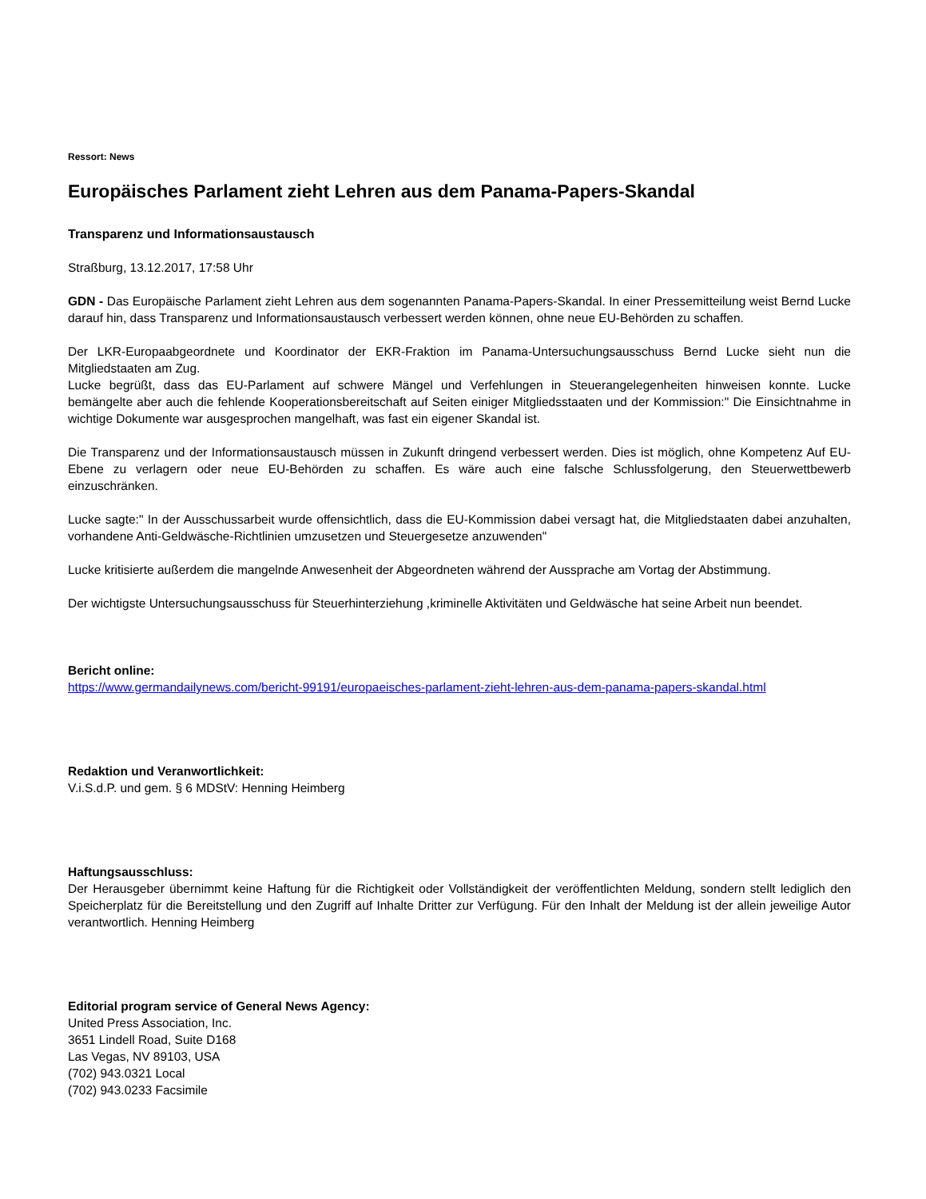Ressort: News
Europäisches Parlament zieht Lehren aus dem Panama-Papers-Skandal
Transparenz und Informationsaustausch
Straßburg, 13.12.2017, 17:58 Uhr
GDN - Das Europäische Parlament zieht Lehren aus dem sogenannten Panama-Papers-Skandal. In einer Pressemitteilung weist Bernd Lucke darauf hin, dass Transparenz und Informationsaustausch verbessert werden können, ohne neue EU-Behörden zu schaffen.
Der LKR-Europaabgeordnete und Koordinator der EKR-Fraktion im Panama-Untersuchungsausschuss Bernd Lucke sieht nun die Mitgliedstaaten am Zug.
Lucke begrüßt, dass das EU-Parlament auf schwere Mängel und Verfehlungen in Steuerangelegenheiten hinweisen konnte. Lucke bemängelte aber auch die fehlende Kooperationsbereitschaft auf Seiten einiger Mitgliedsstaaten und der Kommission:" Die Einsichtnahme in wichtige Dokumente war ausgesprochen mangelhaft, was fast ein eigener Skandal ist.
Die Transparenz und der Informationsaustausch müssen in Zukunft dringend verbessert werden. Dies ist möglich, ohne Kompetenz Auf EU-Ebene zu verlagern oder neue EU-Behörden zu schaffen. Es wäre auch eine falsche Schlussfolgerung, den Steuerwettbewerb einzuschränken.
Lucke sagte:" In der Ausschussarbeit wurde offensichtlich, dass die EU-Kommission dabei versagt hat, die Mitgliedstaaten dabei anzuhalten, vorhandene Anti-Geldwäsche-Richtlinien umzusetzen und Steuergesetze anzuwenden"
Lucke kritisierte außerdem die mangelnde Anwesenheit der Abgeordneten während der Aussprache am Vortag der Abstimmung.
Der wichtigste Untersuchungsausschuss für Steuerhinterziehung ,kriminelle Aktivitäten und Geldwäsche hat seine Arbeit nun beendet.
Bericht online:
https://www.germandailynews.com/bericht-99191/europaeisches-parlament-zieht-lehren-aus-dem-panama-papers-skandal.html
Redaktion und Veranwortlichkeit:
V.i.S.d.P. und gem. § 6 MDStV: Henning Heimberg
Haftungsausschluss:
Der Herausgeber übernimmt keine Haftung für die Richtigkeit oder Vollständigkeit der veröffentlichten Meldung, sondern stellt lediglich den Speicherplatz für die Bereitstellung und den Zugriff auf Inhalte Dritter zur Verfügung. Für den Inhalt der Meldung ist der allein jeweilige Autor verantwortlich. Henning Heimberg
Editorial program service of General News Agency:
United Press Association, Inc.
3651 Lindell Road, Suite D168
Las Vegas, NV 89103, USA
(702) 943.0321 Local
(702) 943.0233 Facsimile